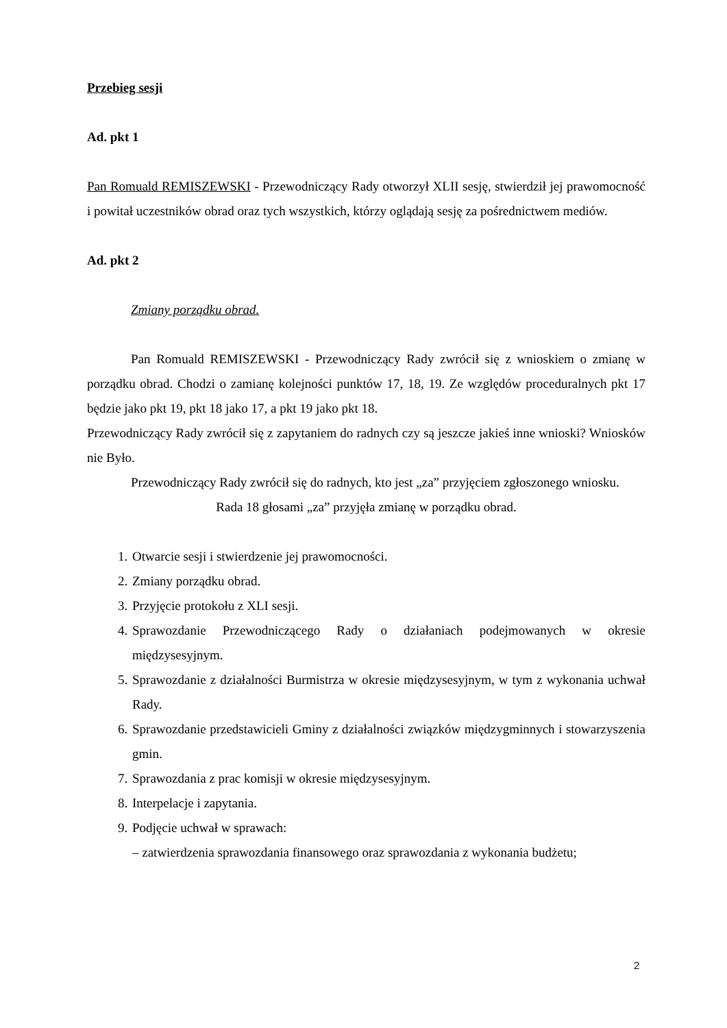Przebieg sesji
Ad. pkt 1
Pan Romuald REMISZEWSKI - Przewodniczący Rady otworzył XLII sesję, stwierdził jej prawomocność i powitał uczestników obrad oraz tych wszystkich, którzy oglądają sesję za pośrednictwem mediów.
Ad. pkt 2
Zmiany porządku obrad.
Pan Romuald REMISZEWSKI - Przewodniczący Rady zwrócił się z wnioskiem o zmianę w porządku obrad. Chodzi o zamianę kolejności punktów 17, 18, 19. Ze względów proceduralnych pkt 17 będzie jako pkt 19, pkt 18 jako 17, a pkt 19 jako pkt 18.
Przewodniczący Rady zwrócił się z zapytaniem do radnych czy są jeszcze jakieś inne wnioski? Wniosków nie Było.
Przewodniczący Rady zwrócił się do radnych, kto jest „za” przyjęciem zgłoszonego wniosku.
Rada 18 głosami „za” przyjęła zmianę w porządku obrad.
1. Otwarcie sesji i stwierdzenie jej prawomocności.
2. Zmiany porządku obrad.
3. Przyjęcie protokołu z XLI sesji.
4. Sprawozdanie Przewodniczącego Rady o działaniach podejmowanych w okresie międzysesyjnym.
5. Sprawozdanie z działalności Burmistrza w okresie międzysesyjnym, w tym z wykonania uchwał Rady.
6. Sprawozdanie przedstawicieli Gminy z działalności związków międzygminnych i stowarzyszenia gmin.
7. Sprawozdania z prac komisji w okresie międzysesyjnym.
8. Interpelacje i zapytania.
9. Podjęcie uchwał w sprawach:
– zatwierdzenia sprawozdania finansowego oraz sprawozdania z wykonania budżetu;
2